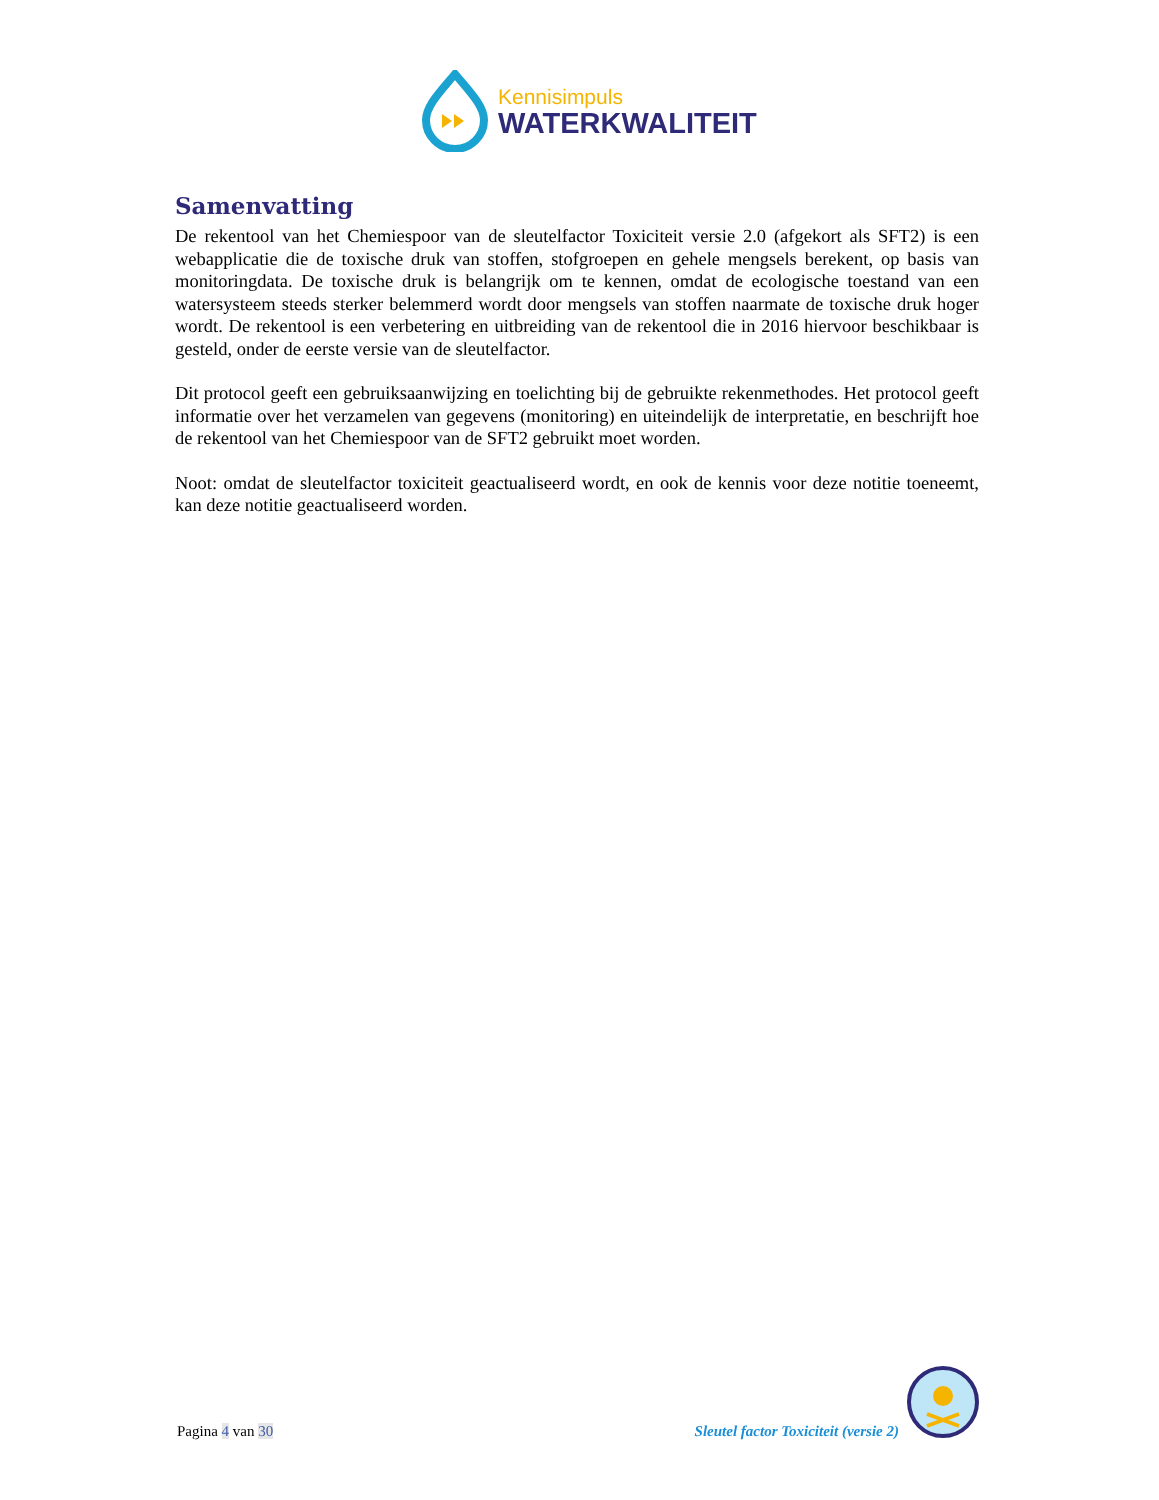Kennisimpuls
WATERKWALITEIT
Samenvatting
De rekentool van het Chemiespoor van de sleutelfactor Toxiciteit versie 2.0 (afgekort als SFT2) is een webapplicatie die de toxische druk van stoffen, stofgroepen en gehele mengsels berekent, op basis van monitoringdata. De toxische druk is belangrijk om te kennen, omdat de ecologische toestand van een watersysteem steeds sterker belemmerd wordt door mengsels van stoffen naarmate de toxische druk hoger wordt. De rekentool is een verbetering en uitbreiding van de rekentool die in 2016 hiervoor beschikbaar is gesteld, onder de eerste versie van de sleutelfactor.
Dit protocol geeft een gebruiksaanwijzing en toelichting bij de gebruikte rekenmethodes. Het protocol geeft informatie over het verzamelen van gegevens (monitoring) en uiteindelijk de interpretatie, en beschrijft hoe de rekentool van het Chemiespoor van de SFT2 gebruikt moet worden.
Noot: omdat de sleutelfactor toxiciteit geactualiseerd wordt, en ook de kennis voor deze notitie toeneemt, kan deze notitie geactualiseerd worden.
Pagina 4 van 30
Sleutel factor Toxiciteit (versie 2)